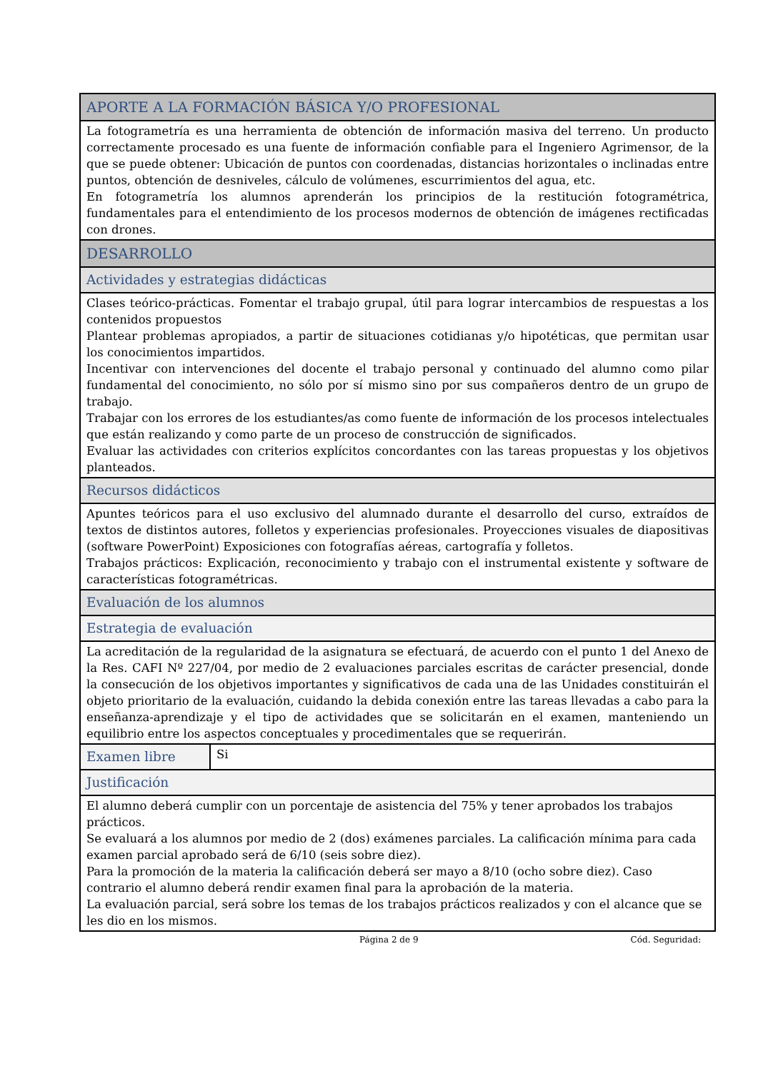| APORTE A LA FORMACIÓN BÁSICA Y/O PROFESIONAL | |
| La fotogrametría es una herramienta de obtención de información masiva del terreno. Un producto correctamente procesado es una fuente de información confiable para el Ingeniero Agrimensor, de la que se puede obtener: Ubicación de puntos con coordenadas, distancias horizontales o inclinadas entre puntos, obtención de desniveles, cálculo de volúmenes, escurrimientos del agua, etc. En fotogrametría los alumnos aprenderán los principios de la restitución fotogramétrica, fundamentales para el entendimiento de los procesos modernos de obtención de imágenes rectificadas con drones. | |
| DESARROLLO | |
| Actividades y estrategias didácticas | |
| Clases teórico-prácticas. Fomentar el trabajo grupal, útil para lograr intercambios de respuestas a los contenidos propuestos Plantear problemas apropiados, a partir de situaciones cotidianas y/o hipotéticas, que permitan usar los conocimientos impartidos. Incentivar con intervenciones del docente el trabajo personal y continuado del alumno como pilar fundamental del conocimiento, no sólo por sí mismo sino por sus compañeros dentro de un grupo de trabajo. Trabajar con los errores de los estudiantes/as como fuente de información de los procesos intelectuales que están realizando y como parte de un proceso de construcción de significados. Evaluar las actividades con criterios explícitos concordantes con las tareas propuestas y los objetivos planteados. | |
| Recursos didácticos | |
| Apuntes teóricos para el uso exclusivo del alumnado durante el desarrollo del curso, extraídos de textos de distintos autores, folletos y experiencias profesionales. Proyecciones visuales de diapositivas (software PowerPoint) Exposiciones con fotografías aéreas, cartografía y folletos. Trabajos prácticos: Explicación, reconocimiento y trabajo con el instrumental existente y software de características fotogramétricas. | |
| Evaluación de los alumnos | |
| Estrategia de evaluación | |
| La acreditación de la regularidad de la asignatura se efectuará, de acuerdo con el punto 1 del Anexo de la Res. CAFI Nº 227/04, por medio de 2 evaluaciones parciales escritas de carácter presencial, donde la consecución de los objetivos importantes y significativos de cada una de las Unidades constituirán el objeto prioritario de la evaluación, cuidando la debida conexión entre las tareas llevadas a cabo para la enseñanza-aprendizaje y el tipo de actividades que se solicitarán en el examen, manteniendo un equilibrio entre los aspectos conceptuales y procedimentales que se requerirán. | |
| Examen libre | Si |
| Justificación | |
| El alumno deberá cumplir con un porcentaje de asistencia del 75% y tener aprobados los trabajos prácticos. Se evaluará a los alumnos por medio de 2 (dos) exámenes parciales. La calificación mínima para cada examen parcial aprobado será de 6/10 (seis sobre diez). Para la promoción de la materia la calificación deberá ser mayo a 8/10 (ocho sobre diez). Caso contrario el alumno deberá rendir examen final para la aprobación de la materia. La evaluación parcial, será sobre los temas de los trabajos prácticos realizados y con el alcance que se les dio en los mismos. | |
Página 2 de 9 Cód. Seguridad: